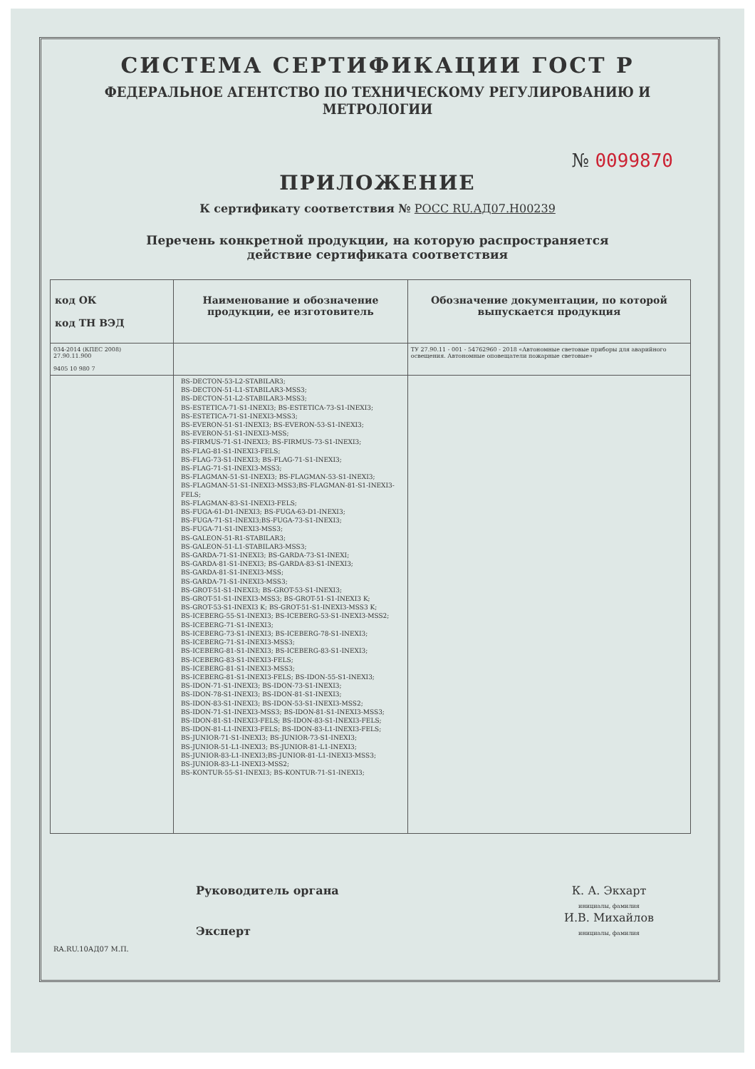СИСТЕМА СЕРТИФИКАЦИИ ГОСТ Р
ФЕДЕРАЛЬНОЕ АГЕНТСТВО ПО ТЕХНИЧЕСКОМУ РЕГУЛИРОВАНИЮ И МЕТРОЛОГИИ
№ 0099870
ПРИЛОЖЕНИЕ
К сертификату соответствия № РОСС RU.АД07.Н00239
Перечень конкретной продукции, на которую распространяется
действие сертификата соответствия
| код ОК код ТН ВЭД | Наименование и обозначение продукции, ее изготовитель | Обозначение документации, по которой выпускается продукция |
| --- | --- | --- |
| 034-2014 (КПЕС 2008) 27.90.11.900 9405 10 980 7 | | ТУ 27.90.11 - 001 - 54762960 - 2018 «Автономные световые приборы для аварийного освещения. Автономные оповещатели пожарные световые» |
| | BS-DECTON-53-L2-STABILAR3; BS-DECTON-51-L1-STABILAR3-MSS3; BS-DECTON-51-L2-STABILAR3-MSS3; BS-ESTETICA-71-S1-INEXI3; BS-ESTETICA-73-S1-INEXI3; BS-ESTETICA-71-S1-INEXI3-MSS3; BS-EVERON-51-S1-INEXI3; BS-EVERON-53-S1-INEXI3; BS-EVERON-51-S1-INEXI3-MSS; BS-FIRMUS-71-S1-INEXI3; BS-FIRMUS-73-S1-INEXI3; BS-FLAG-81-S1-INEXI3-FELS; BS-FLAG-73-S1-INEXI3; BS-FLAG-71-S1-INEXI3; BS-FLAG-71-S1-INEXI3-MSS3; BS-FLAGMAN-51-S1-INEXI3; BS-FLAGMAN-53-S1-INEXI3; BS-FLAGMAN-51-S1-INEXI3-MSS3;BS-FLAGMAN-81-S1-INEXI3-FELS; BS-FLAGMAN-83-S1-INEXI3-FELS; BS-FUGA-61-D1-INEXI3; BS-FUGA-63-D1-INEXI3; BS-FUGA-71-S1-INEXI3;BS-FUGA-73-S1-INEXI3; BS-FUGA-71-S1-INEXI3-MSS3; BS-GALEON-51-R1-STABILAR3; BS-GALEON-51-L1-STABILAR3-MSS3; BS-GARDA-71-S1-INEXI3; BS-GARDA-73-S1-INEXI; BS-GARDA-81-S1-INEXI3; BS-GARDA-83-S1-INEXI3; BS-GARDA-81-S1-INEXI3-MSS; BS-GARDA-71-S1-INEXI3-MSS3; BS-GROT-51-S1-INEXI3; BS-GROT-53-S1-INEXI3; BS-GROT-51-S1-INEXI3-MSS3; BS-GROT-51-S1-INEXI3 K; BS-GROT-53-S1-INEXI3 K; BS-GROT-51-S1-INEXI3-MSS3 K; BS-ICEBERG-55-S1-INEXI3; BS-ICEBERG-53-S1-INEXI3-MSS2; BS-ICEBERG-71-S1-INEXI3; BS-ICEBERG-73-S1-INEXI3; BS-ICEBERG-78-S1-INEXI3; BS-ICEBERG-71-S1-INEXI3-MSS3; BS-ICEBERG-81-S1-INEXI3; BS-ICEBERG-83-S1-INEXI3; BS-ICEBERG-83-S1-INEXI3-FELS; BS-ICEBERG-81-S1-INEXI3-MSS3; BS-ICEBERG-81-S1-INEXI3-FELS; BS-IDON-55-S1-INEXI3; BS-IDON-71-S1-INEXI3; BS-IDON-73-S1-INEXI3; BS-IDON-78-S1-INEXI3; BS-IDON-81-S1-INEXI3; BS-IDON-83-S1-INEXI3; BS-IDON-53-S1-INEXI3-MSS2; BS-IDON-71-S1-INEXI3-MSS3; BS-IDON-81-S1-INEXI3-MSS3; BS-IDON-81-S1-INEXI3-FELS; BS-IDON-83-S1-INEXI3-FELS; BS-IDON-81-L1-INEXI3-FELS; BS-IDON-83-L1-INEXI3-FELS; BS-JUNIOR-71-S1-INEXI3; BS-JUNIOR-73-S1-INEXI3; BS-JUNIOR-51-L1-INEXI3; BS-JUNIOR-81-L1-INEXI3; BS-JUNIOR-83-L1-INEXI3;BS-JUNIOR-81-L1-INEXI3-MSS3; BS-JUNIOR-83-L1-INEXI3-MSS2; BS-KONTUR-55-S1-INEXI3; BS-KONTUR-71-S1-INEXI3; | |
Руководитель органа
Эксперт
К. А. Экхарт
инициалы, фамилия
И.В. Михайлов
инициалы, фамилия
RA.RU.10АД07 М.П.